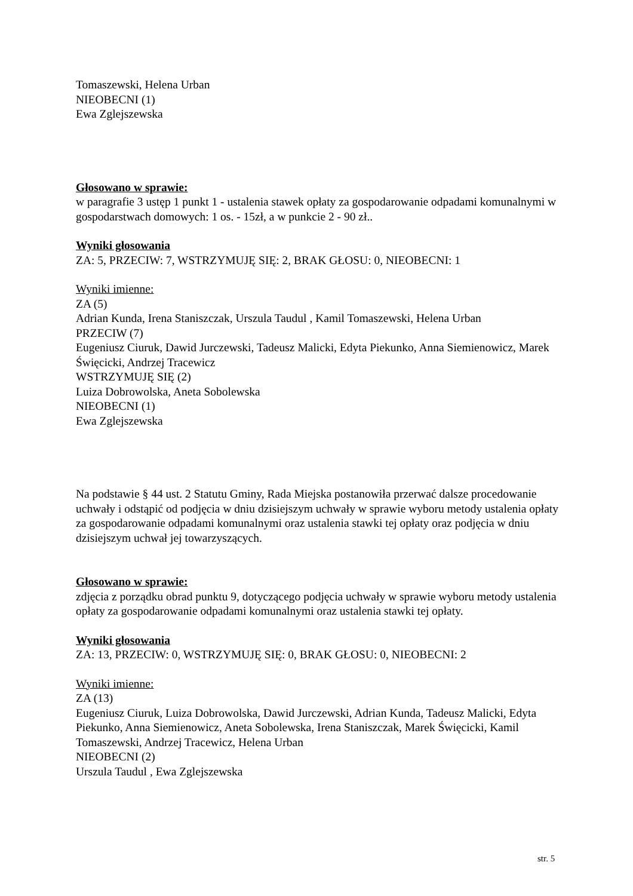Tomaszewski, Helena Urban
NIEOBECNI (1)
Ewa Zglejszewska
Głosowano w sprawie:
w paragrafie 3 ustęp 1 punkt 1 - ustalenia stawek opłaty za gospodarowanie odpadami komunalnymi w gospodarstwach domowych: 1 os. - 15zł, a w punkcie 2 - 90 zł..
Wyniki głosowania
ZA: 5, PRZECIW: 7, WSTRZYMUJĘ SIĘ: 2, BRAK GŁOSU: 0, NIEOBECNI: 1
Wyniki imienne:
ZA (5)
Adrian Kunda, Irena Staniszczak, Urszula Taudul , Kamil Tomaszewski, Helena Urban
PRZECIW (7)
Eugeniusz Ciuruk, Dawid Jurczewski, Tadeusz Malicki, Edyta Piekunko, Anna Siemienowicz, Marek Święcicki, Andrzej Tracewicz
WSTRZYMUJĘ SIĘ (2)
Luiza Dobrowolska, Aneta Sobolewska
NIEOBECNI (1)
Ewa Zglejszewska
Na podstawie § 44 ust. 2 Statutu Gminy, Rada Miejska postanowiła przerwać dalsze procedowanie uchwały i odstąpić od podjęcia w dniu dzisiejszym uchwały w sprawie wyboru metody ustalenia opłaty za gospodarowanie odpadami komunalnymi oraz ustalenia stawki tej opłaty oraz podjęcia w dniu dzisiejszym uchwał jej towarzyszących.
Głosowano w sprawie:
zdjęcia z porządku obrad punktu 9, dotyczącego podjęcia uchwały w sprawie wyboru metody ustalenia opłaty za gospodarowanie odpadami komunalnymi oraz ustalenia stawki tej opłaty.
Wyniki głosowania
ZA: 13, PRZECIW: 0, WSTRZYMUJĘ SIĘ: 0, BRAK GŁOSU: 0, NIEOBECNI: 2
Wyniki imienne:
ZA (13)
Eugeniusz Ciuruk, Luiza Dobrowolska, Dawid Jurczewski, Adrian Kunda, Tadeusz Malicki, Edyta Piekunko, Anna Siemienowicz, Aneta Sobolewska, Irena Staniszczak, Marek Święcicki, Kamil Tomaszewski, Andrzej Tracewicz, Helena Urban
NIEOBECNI (2)
Urszula Taudul , Ewa Zglejszewska
str. 5